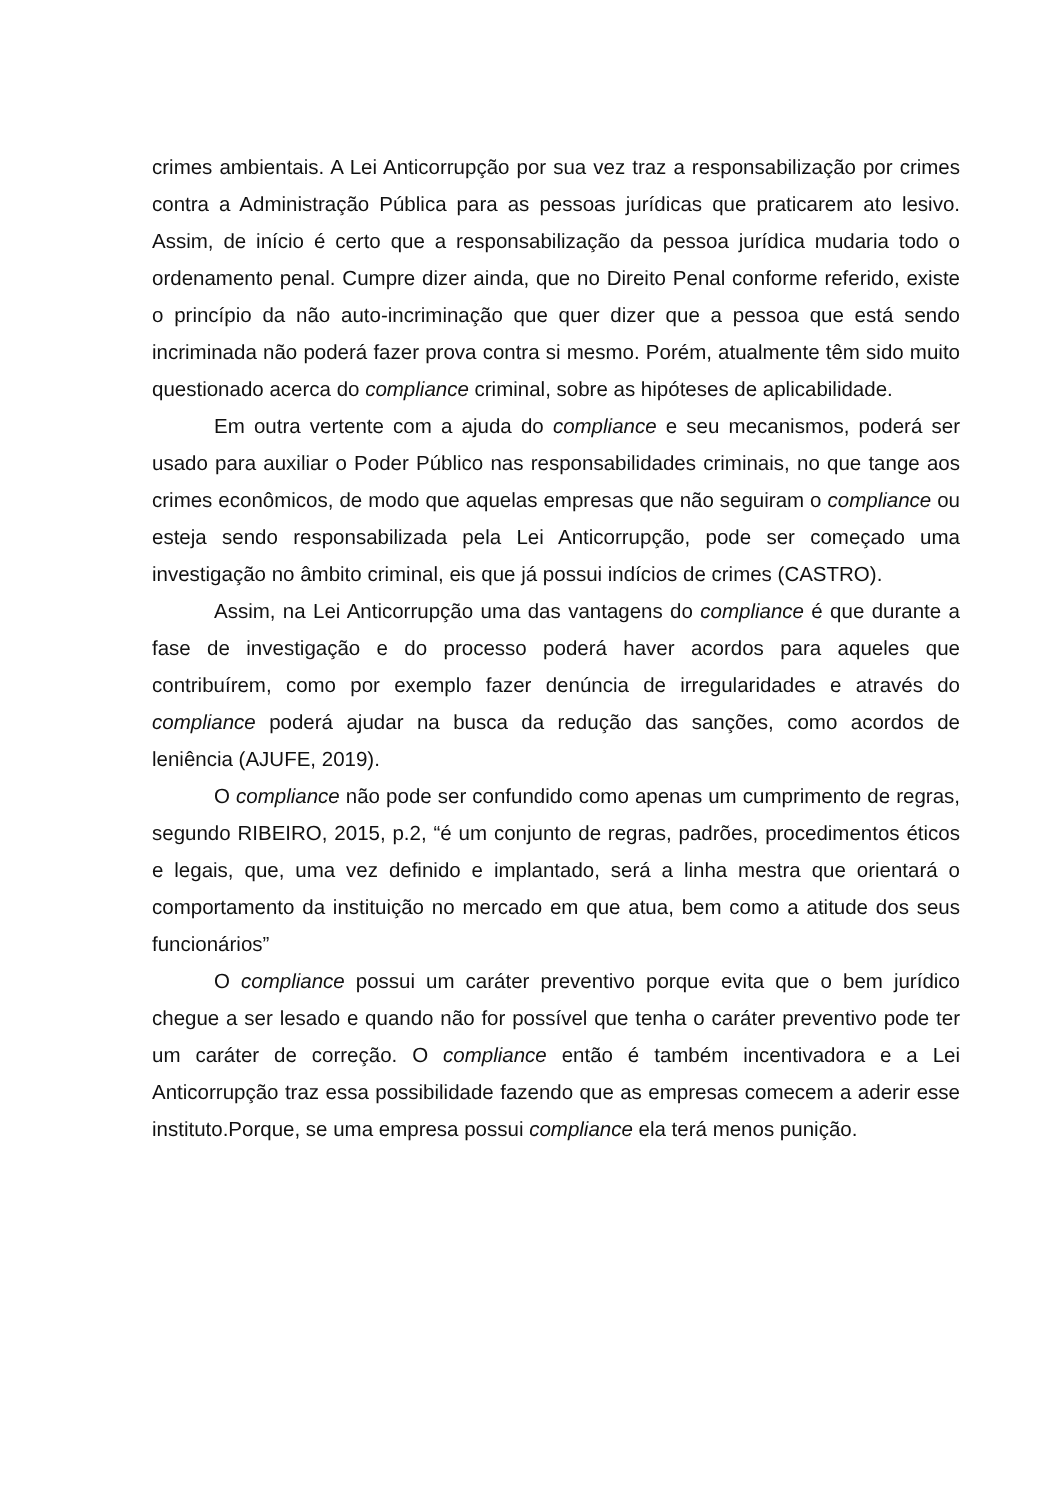crimes ambientais. A Lei Anticorrupção por sua vez traz a responsabilização por crimes contra a Administração Pública para as pessoas jurídicas que praticarem ato lesivo. Assim, de início é certo que a responsabilização da pessoa jurídica mudaria todo o ordenamento penal. Cumpre dizer ainda, que no Direito Penal conforme referido, existe o princípio da não auto-incriminação que quer dizer que a pessoa que está sendo incriminada não poderá fazer prova contra si mesmo. Porém, atualmente têm sido muito questionado acerca do compliance criminal, sobre as hipóteses de aplicabilidade.
Em outra vertente com a ajuda do compliance e seu mecanismos, poderá ser usado para auxiliar o Poder Público nas responsabilidades criminais, no que tange aos crimes econômicos, de modo que aquelas empresas que não seguiram o compliance ou esteja sendo responsabilizada pela Lei Anticorrupção, pode ser começado uma investigação no âmbito criminal, eis que já possui indícios de crimes (CASTRO).
Assim, na Lei Anticorrupção uma das vantagens do compliance é que durante a fase de investigação e do processo poderá haver acordos para aqueles que contribuírem, como por exemplo fazer denúncia de irregularidades e através do compliance poderá ajudar na busca da redução das sanções, como acordos de leniência (AJUFE, 2019).
O compliance não pode ser confundido como apenas um cumprimento de regras, segundo RIBEIRO, 2015, p.2, “é um conjunto de regras, padrões, procedimentos éticos e legais, que, uma vez definido e implantado, será a linha mestra que orientará o comportamento da instituição no mercado em que atua, bem como a atitude dos seus funcionários”
O compliance possui um caráter preventivo porque evita que o bem jurídico chegue a ser lesado e quando não for possível que tenha o caráter preventivo pode ter um caráter de correção. O compliance então é também incentivadora e a Lei Anticorrupção traz essa possibilidade fazendo que as empresas comecem a aderir esse instituto.Porque, se uma empresa possui compliance ela terá menos punição.